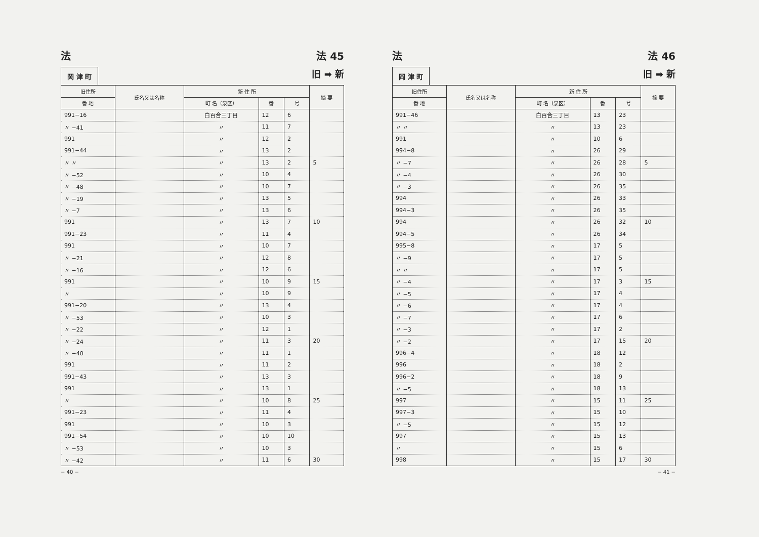法 法 45
岡 津 町
旧 ➡ 新
| 旧住所 | 氏名又は名称 | 新 住 所 | | | 摘 要 |
| --- | --- | --- | --- | --- | --- |
| 番 地 | | 町 名（泉区） | 番 | 号 | |
| 991−16 | | 白百合三丁目 | 12 | 6 | |
| 〃 −41 | | 〃 | 11 | 7 | |
| 991 | | 〃 | 12 | 2 | |
| 991−44 | | 〃 | 13 | 2 | |
| 〃 〃 | | 〃 | 13 | 2 | 5 |
| 〃 −52 | | 〃 | 10 | 4 | |
| 〃 −48 | | 〃 | 10 | 7 | |
| 〃 −19 | | 〃 | 13 | 5 | |
| 〃 −7 | | 〃 | 13 | 6 | |
| 991 | | 〃 | 13 | 7 | 10 |
| 991−23 | | 〃 | 11 | 4 | |
| 991 | | 〃 | 10 | 7 | |
| 〃 −21 | | 〃 | 12 | 8 | |
| 〃 −16 | | 〃 | 12 | 6 | |
| 991 | | 〃 | 10 | 9 | 15 |
| 〃 | | 〃 | 10 | 9 | |
| 991−20 | | 〃 | 13 | 4 | |
| 〃 −53 | | 〃 | 10 | 3 | |
| 〃 −22 | | 〃 | 12 | 1 | |
| 〃 −24 | | 〃 | 11 | 3 | 20 |
| 〃 −40 | | 〃 | 11 | 1 | |
| 991 | | 〃 | 11 | 2 | |
| 991−43 | | 〃 | 13 | 3 | |
| 991 | | 〃 | 13 | 1 | |
| 〃 | | 〃 | 10 | 8 | 25 |
| 991−23 | | 〃 | 11 | 4 | |
| 991 | | 〃 | 10 | 3 | |
| 991−54 | | 〃 | 10 | 10 | |
| 〃 −53 | | 〃 | 10 | 3 | |
| 〃 −42 | | 〃 | 11 | 6 | 30 |
− 40 −
法 法 46
岡 津 町
旧 ➡ 新
| 旧住所 | 氏名又は名称 | 新 住 所 | | | 摘 要 |
| --- | --- | --- | --- | --- | --- |
| 番 地 | | 町 名（泉区） | 番 | 号 | |
| 991−46 | | 白百合三丁目 | 13 | 23 | |
| 〃 〃 | | 〃 | 13 | 23 | |
| 991 | | 〃 | 10 | 6 | |
| 994−8 | | 〃 | 26 | 29 | |
| 〃 −7 | | 〃 | 26 | 28 | 5 |
| 〃 −4 | | 〃 | 26 | 30 | |
| 〃 −3 | | 〃 | 26 | 35 | |
| 994 | | 〃 | 26 | 33 | |
| 994−3 | | 〃 | 26 | 35 | |
| 994 | | 〃 | 26 | 32 | 10 |
| 994−5 | | 〃 | 26 | 34 | |
| 995−8 | | 〃 | 17 | 5 | |
| 〃 −9 | | 〃 | 17 | 5 | |
| 〃 〃 | | 〃 | 17 | 5 | |
| 〃 −4 | | 〃 | 17 | 3 | 15 |
| 〃 −5 | | 〃 | 17 | 4 | |
| 〃 −6 | | 〃 | 17 | 4 | |
| 〃 −7 | | 〃 | 17 | 6 | |
| 〃 −3 | | 〃 | 17 | 2 | |
| 〃 −2 | | 〃 | 17 | 15 | 20 |
| 996−4 | | 〃 | 18 | 12 | |
| 996 | | 〃 | 18 | 2 | |
| 996−2 | | 〃 | 18 | 9 | |
| 〃 −5 | | 〃 | 18 | 13 | |
| 997 | | 〃 | 15 | 11 | 25 |
| 997−3 | | 〃 | 15 | 10 | |
| 〃 −5 | | 〃 | 15 | 12 | |
| 997 | | 〃 | 15 | 13 | |
| 〃 | | 〃 | 15 | 6 | |
| 998 | | 〃 | 15 | 17 | 30 |
− 41 −